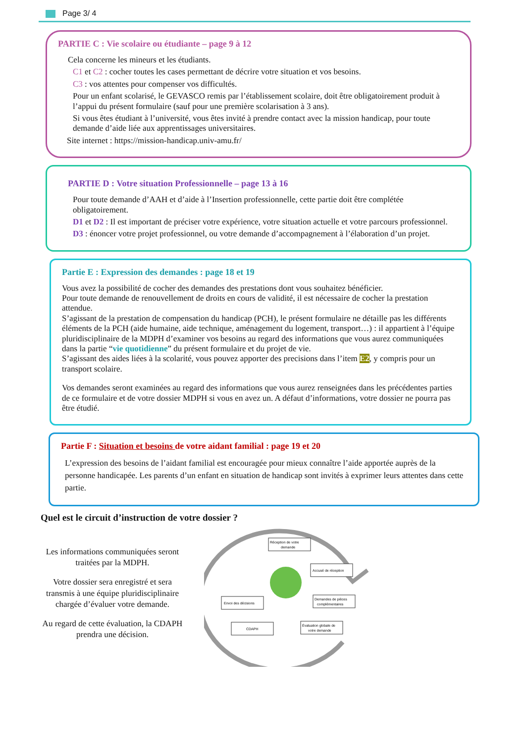Page 3/ 4
PARTIE C : Vie scolaire ou étudiante – page 9 à 12
Cela concerne les mineurs et les étudiants.
C1 et C2 : cocher toutes les cases permettant de décrire votre situation et vos besoins.
C3 : vos attentes pour compenser vos difficultés.
Pour un enfant scolarisé, le GEVASCO remis par l’établissement scolaire, doit être obligatoirement produit à l’appui du présent formulaire (sauf pour une première scolarisation à 3 ans).
Si vous êtes étudiant à l’université, vous êtes invité à prendre contact avec la mission handicap, pour toute demande d’aide liée aux apprentissages universitaires.
Site internet : https://mission-handicap.univ-amu.fr/
PARTIE D : Votre situation Professionnelle – page 13 à 16
Pour toute demande d’AAH et d’aide à l’Insertion professionnelle, cette partie doit être complétée obligatoirement.
D1 et D2 : Il est important de préciser votre expérience, votre situation actuelle et votre parcours professionnel.
D3 : énoncer votre projet professionnel, ou votre demande d’accompagnement à l’élaboration d’un projet.
Partie E : Expression des demandes : page 18 et 19
Vous avez la possibilité de cocher des demandes des prestations dont vous souhaitez bénéficier.
Pour toute demande de renouvellement de droits en cours de validité, il est nécessaire de cocher la prestation attendue.
S’agissant de la prestation de compensation du handicap (PCH), le présent formulaire ne détaille pas les différents éléments de la PCH (aide humaine, aide technique, aménagement du logement, transport…) : il appartient à l’équipe pluridisciplinaire de la MDPH d’examiner vos besoins au regard des informations que vous aurez communiquées dans la partie “vie quotidienne” du présent formulaire et du projet de vie.
S’agissant des aides liées à la scolarité, vous pouvez apporter des precisions dans l’item E2, y compris pour un transport scolaire.
Vos demandes seront examinées au regard des informations que vous aurez renseignées dans les précédentes parties de ce formulaire et de votre dossier MDPH si vous en avez un. A défaut d’informations, votre dossier ne pourra pas être étudié.
Partie F : Situation et besoins de votre aidant familial : page 19 et 20
L’expression des besoins de l’aidant familial est encouragée pour mieux connaître l’aide apportée auprès de la personne handicapée. Les parents d’un enfant en situation de handicap sont invités à exprimer leurs attentes dans cette partie.
Quel est le circuit d’instruction de votre dossier ?
Les informations communiquées seront traitées par la MDPH.
Votre dossier sera enregistré et sera transmis à une équipe pluridisciplinaire chargée d’évaluer votre demande.
Au regard de cette évaluation, la CDAPH prendra une décision.
Réception de votre
demande
Accusé de réception
Demandes de pièces
complémentaires
Évaluation globale de
votre demande
CDAPH
Envoi des décisions